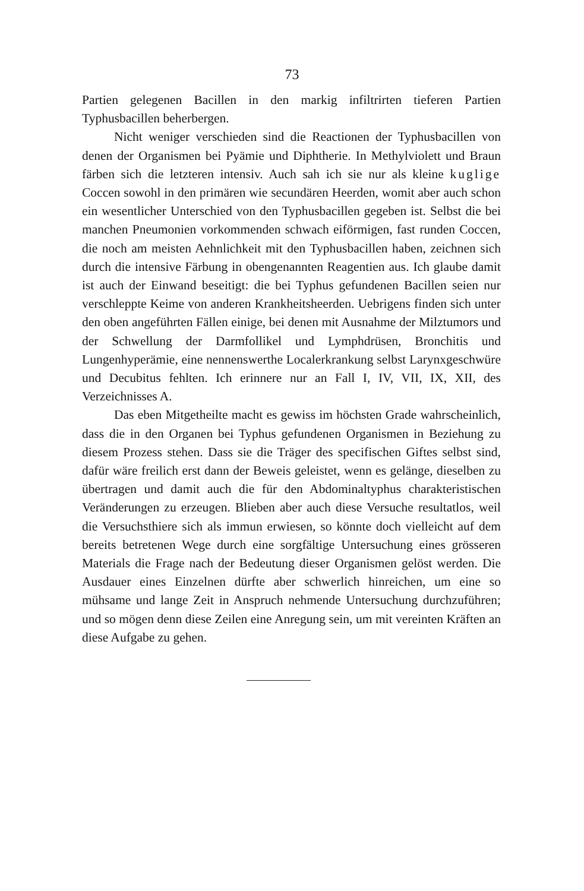73
Partien gelegenen Bacillen in den markig infiltrirten tieferen Partien Typhusbacillen beherbergen.
Nicht weniger verschieden sind die Reactionen der Typhusbacillen von denen der Organismen bei Pyämie und Diphtherie. In Methylviolett und Braun färben sich die letzteren intensiv. Auch sah ich sie nur als kleine kuglige Coccen sowohl in den primären wie secundären Heerden, womit aber auch schon ein wesentlicher Unterschied von den Typhusbacillen gegeben ist. Selbst die bei manchen Pneumonien vorkommenden schwach eiförmigen, fast runden Coccen, die noch am meisten Aehnlichkeit mit den Typhusbacillen haben, zeichnen sich durch die intensive Färbung in obengenannten Reagentien aus. Ich glaube damit ist auch der Einwand beseitigt: die bei Typhus gefundenen Bacillen seien nur verschleppte Keime von anderen Krankheitsheerden. Uebrigens finden sich unter den oben angeführten Fällen einige, bei denen mit Ausnahme der Milztumors und der Schwellung der Darmfollikel und Lymphdrüsen, Bronchitis und Lungenhyperämie, eine nennenswerthe Localerkrankung selbst Larynxgeschwüre und Decubitus fehlten. Ich erinnere nur an Fall I, IV, VII, IX, XII, des Verzeichnisses A.
Das eben Mitgetheilte macht es gewiss im höchsten Grade wahrscheinlich, dass die in den Organen bei Typhus gefundenen Organismen in Beziehung zu diesem Prozess stehen. Dass sie die Träger des specifischen Giftes selbst sind, dafür wäre freilich erst dann der Beweis geleistet, wenn es gelänge, dieselben zu übertragen und damit auch die für den Abdominaltyphus charakteristischen Veränderungen zu erzeugen. Blieben aber auch diese Versuche resultatlos, weil die Versuchsthiere sich als immun erwiesen, so könnte doch vielleicht auf dem bereits betretenen Wege durch eine sorgfältige Untersuchung eines grösseren Materials die Frage nach der Bedeutung dieser Organismen gelöst werden. Die Ausdauer eines Einzelnen dürfte aber schwerlich hinreichen, um eine so mühsame und lange Zeit in Anspruch nehmende Untersuchung durchzuführen; und so mögen denn diese Zeilen eine Anregung sein, um mit vereinten Kräften an diese Aufgabe zu gehen.